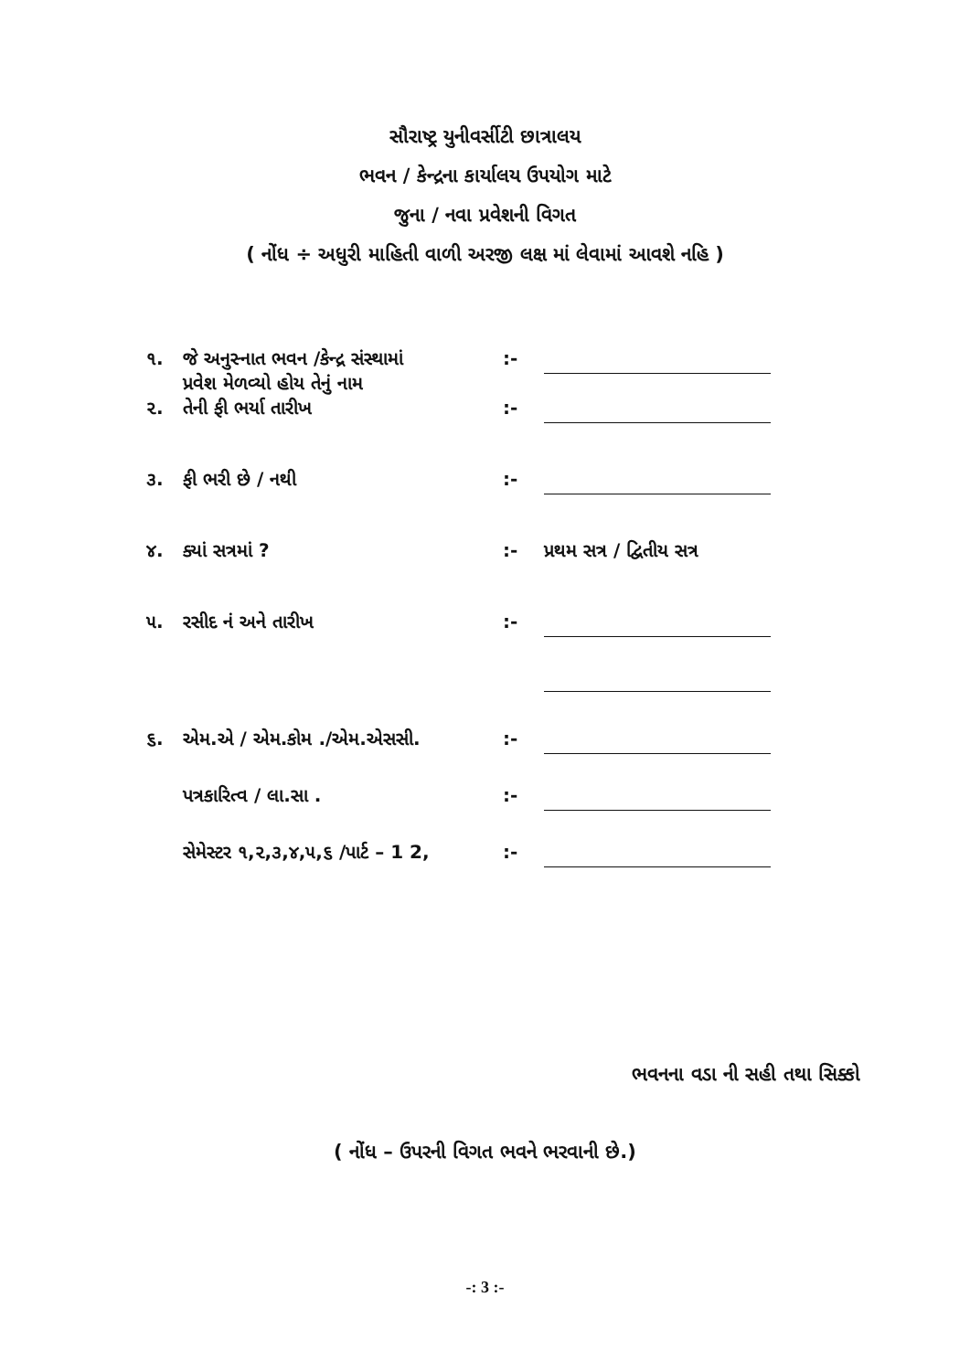સૌરાષ્ટ્ર યુનીવર્સીટી છાત્રાલય
ભવન / કેન્દ્રના કાર્યાલય ઉપયોગ માટે
જુના / નવા પ્રવેશની વિગત
( નોંધ ÷ અધુરી માહિતી વાળી અરજી લક્ષ માં લેવામાં આવશે નહિ )
| ૧. | જે અનુસ્નાત ભવન /કેન્દ્ર સંસ્થામાં પ્રવેશ મેળવ્યો હોય તેનું નામ | :- | |
| ૨. | તેની ફી ભર્યા તારીખ | :- | |
| ૩. | ફી ભરી છે / નથી | :- | |
| ૪. | ક્યાં સત્રમાં ? | :- | પ્રથમ સત્ર / દ્વિતીય સત્ર |
| ૫. | રસીદ નં અને તારીખ | :- | |
| ૬. | એમ.એ / એમ.કોમ ./એમ.એસસી. | :- | |
| | પત્રકારિત્વ / લા.સા . | :- | |
| | સેમેસ્ટર ૧,૨,૩,૪,૫,૬ /પાર્ટ – 1 2, | :- | |
ભવનના વડા ની સહી તથા સિક્કો
( નોંધ – ઉપરની વિગત ભવને ભરવાની છે.)
-: 3 :-